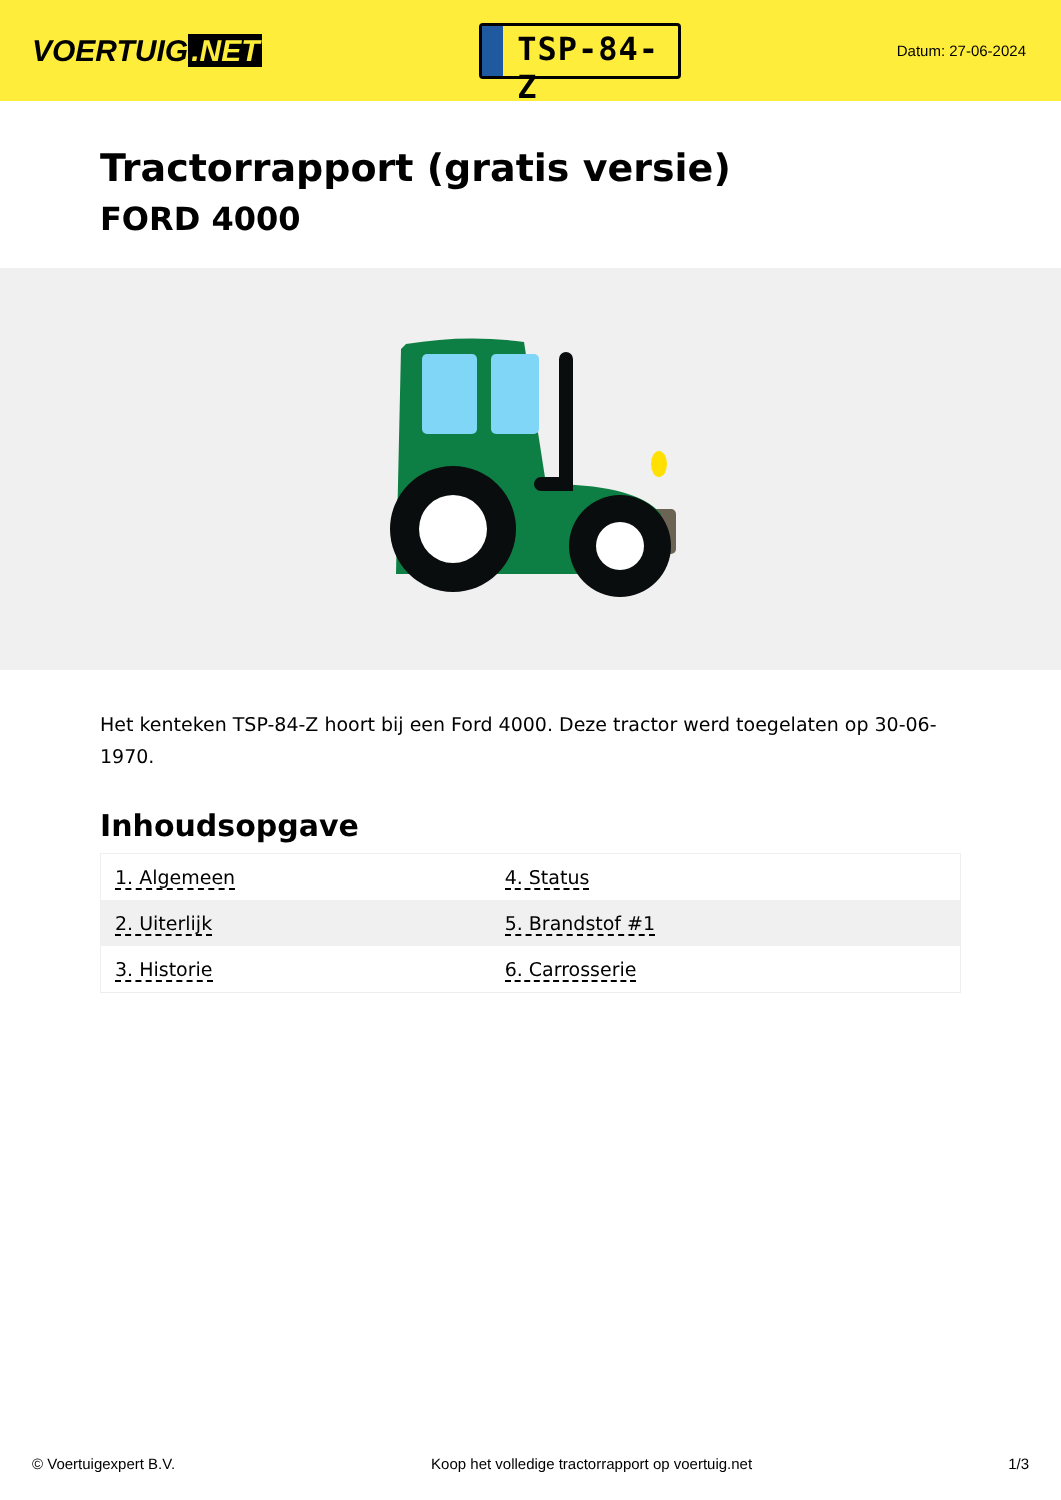VOERTUIG.NET
TSP-84-Z
Datum: 27-06-2024
Tractorrapport (gratis versie)
FORD 4000
Het kenteken TSP-84-Z hoort bij een Ford 4000. Deze tractor werd toegelaten op 30-06-1970.
Inhoudsopgave
| 1. Algemeen | 4. Status |
| 2. Uiterlijk | 5. Brandstof #1 |
| 3. Historie | 6. Carrosserie |
© Voertuigexpert B.V. Koop het volledige tractorrapport op voertuig.net 1/3